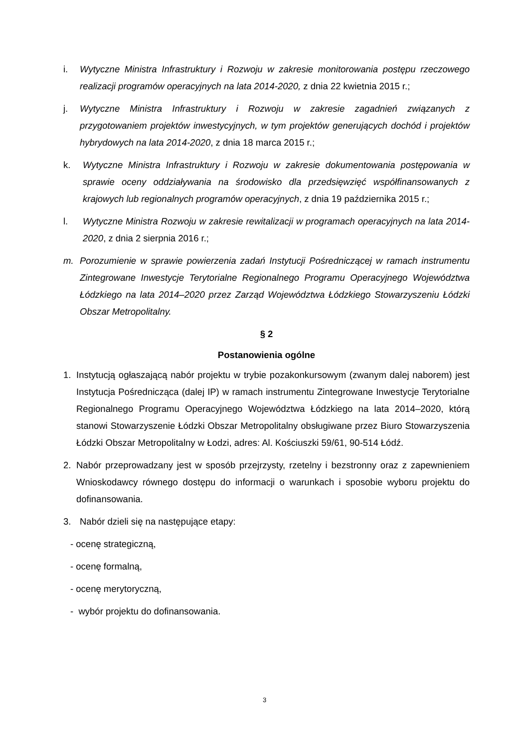i. Wytyczne Ministra Infrastruktury i Rozwoju w zakresie monitorowania postępu rzeczowego realizacji programów operacyjnych na lata 2014-2020, z dnia 22 kwietnia 2015 r.;
j. Wytyczne Ministra Infrastruktury i Rozwoju w zakresie zagadnień związanych z przygotowaniem projektów inwestycyjnych, w tym projektów generujących dochód i projektów hybrydowych na lata 2014-2020, z dnia 18 marca 2015 r.;
k. Wytyczne Ministra Infrastruktury i Rozwoju w zakresie dokumentowania postępowania w sprawie oceny oddziaływania na środowisko dla przedsięwzięć współfinansowanych z krajowych lub regionalnych programów operacyjnych, z dnia 19 października 2015 r.;
l. Wytyczne Ministra Rozwoju w zakresie rewitalizacji w programach operacyjnych na lata 2014-2020, z dnia 2 sierpnia 2016 r.;
m. Porozumienie w sprawie powierzenia zadań Instytucji Pośredniczącej w ramach instrumentu Zintegrowane Inwestycje Terytorialne Regionalnego Programu Operacyjnego Województwa Łódzkiego na lata 2014–2020 przez Zarząd Województwa Łódzkiego Stowarzyszeniu Łódzki Obszar Metropolitalny.
§ 2
Postanowienia ogólne
1. Instytucją ogłaszającą nabór projektu w trybie pozakonkursowym (zwanym dalej naborem) jest Instytucja Pośrednicząca (dalej IP) w ramach instrumentu Zintegrowane Inwestycje Terytorialne Regionalnego Programu Operacyjnego Województwa Łódzkiego na lata 2014–2020, którą stanowi Stowarzyszenie Łódzki Obszar Metropolitalny obsługiwane przez Biuro Stowarzyszenia Łódzki Obszar Metropolitalny w Łodzi, adres: Al. Kościuszki 59/61, 90-514 Łódź.
2. Nabór przeprowadzany jest w sposób przejrzysty, rzetelny i bezstronny oraz z zapewnieniem Wnioskodawcy równego dostępu do informacji o warunkach i sposobie wyboru projektu do dofinansowania.
3. Nabór dzieli się na następujące etapy:
- ocenę strategiczną,
- ocenę formalną,
- ocenę merytoryczną,
- wybór projektu do dofinansowania.
3